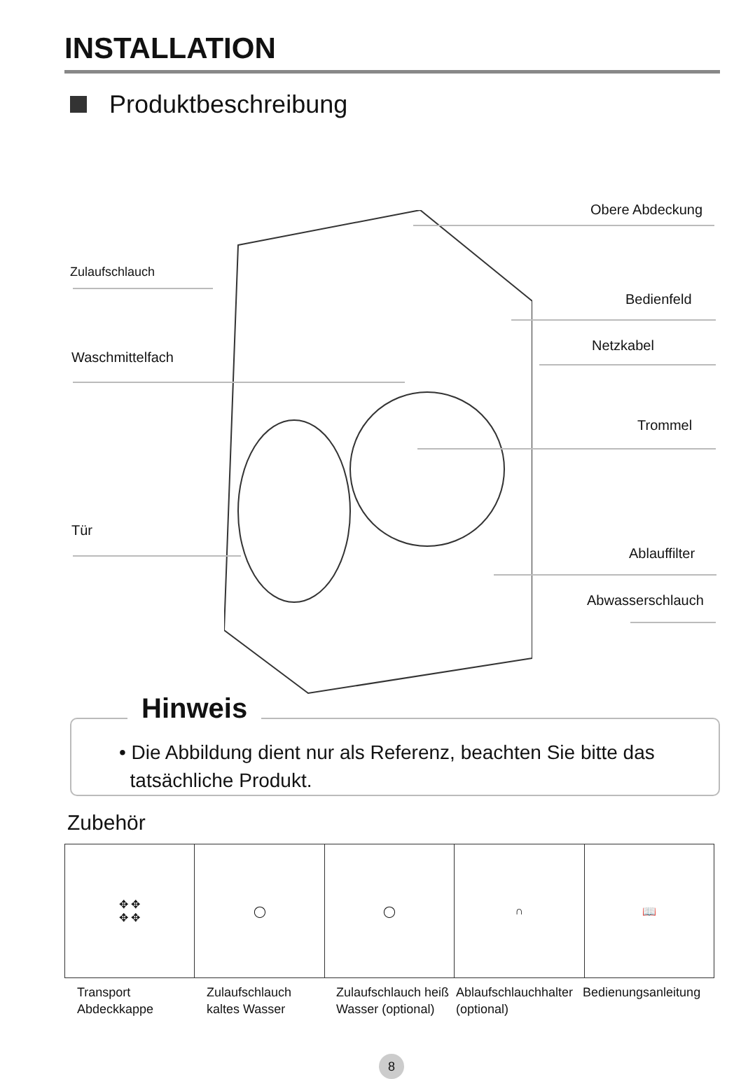INSTALLATION
Produktbeschreibung
Obere Abdeckung
Zulaufschlauch
Bedienfeld
Netzkabel
Waschmittelfach
Trommel
Tür
Ablauffilter
Abwasserschlauch
Hinweis
• Die Abbildung dient nur als Referenz, beachten Sie bitte das
tatsächliche Produkt.
Zubehör
| ✥ ✥ ✥ ✥ | ◯ | ◯ | ∩ | 📖 |
Transport Abdeckkappe
Zulaufschlauch kaltes Wasser
Zulaufschlauch heiß Wasser (optional)
Ablaufschlauchhalter (optional)
Bedienungsanleitung
8